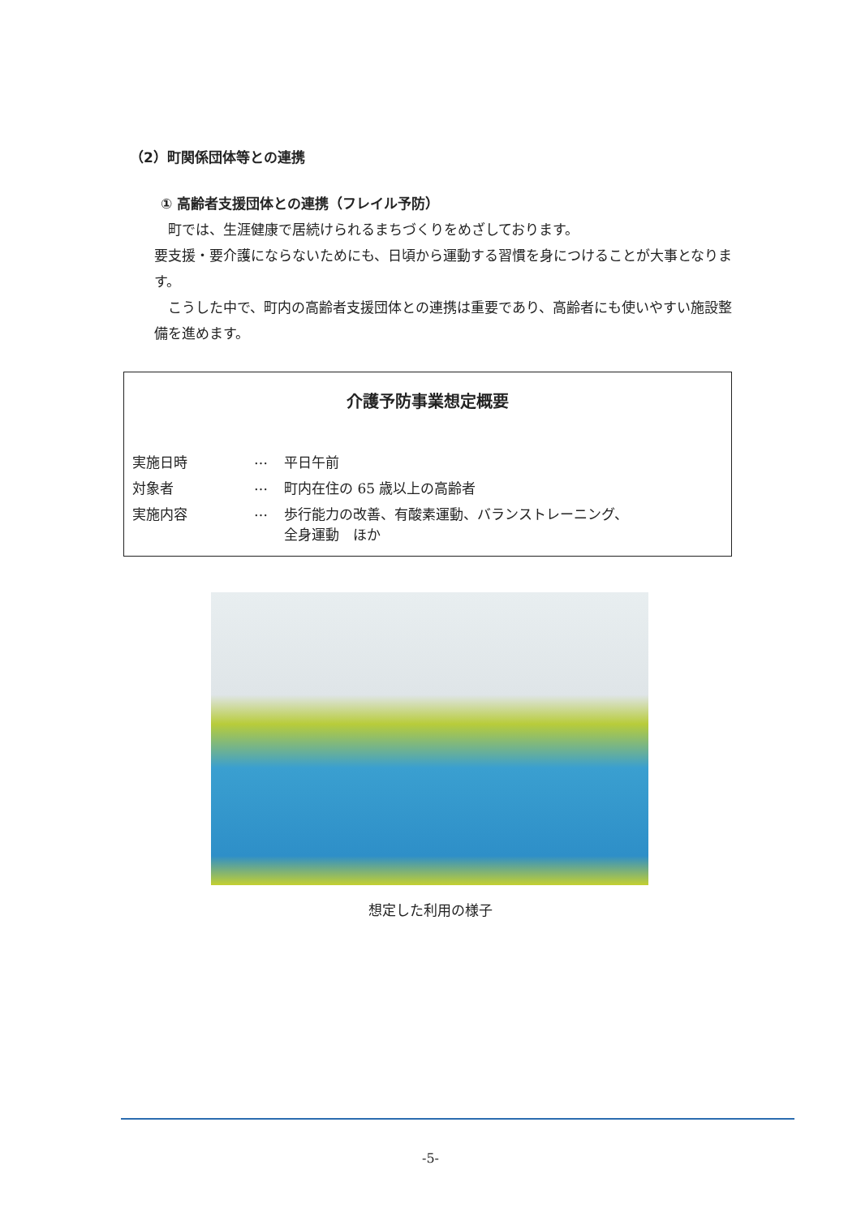（2）町関係団体等との連携
① 高齢者支援団体との連携（フレイル予防）
　町では、生涯健康で居続けられるまちづくりをめざしております。
要支援・要介護にならないためにも、日頃から運動する習慣を身につけることが大事となります。
　こうした中で、町内の高齢者支援団体との連携は重要であり、高齢者にも使いやすい施設整備を進めます。
介護予防事業想定概要
| 実施日時 | … | 平日午前 |
| 対象者 | … | 町内在住の 65 歳以上の高齢者 |
| 実施内容 | … | 歩行能力の改善、有酸素運動、バランストレーニング、 全身運動 ほか |
想定した利用の様子
-5-